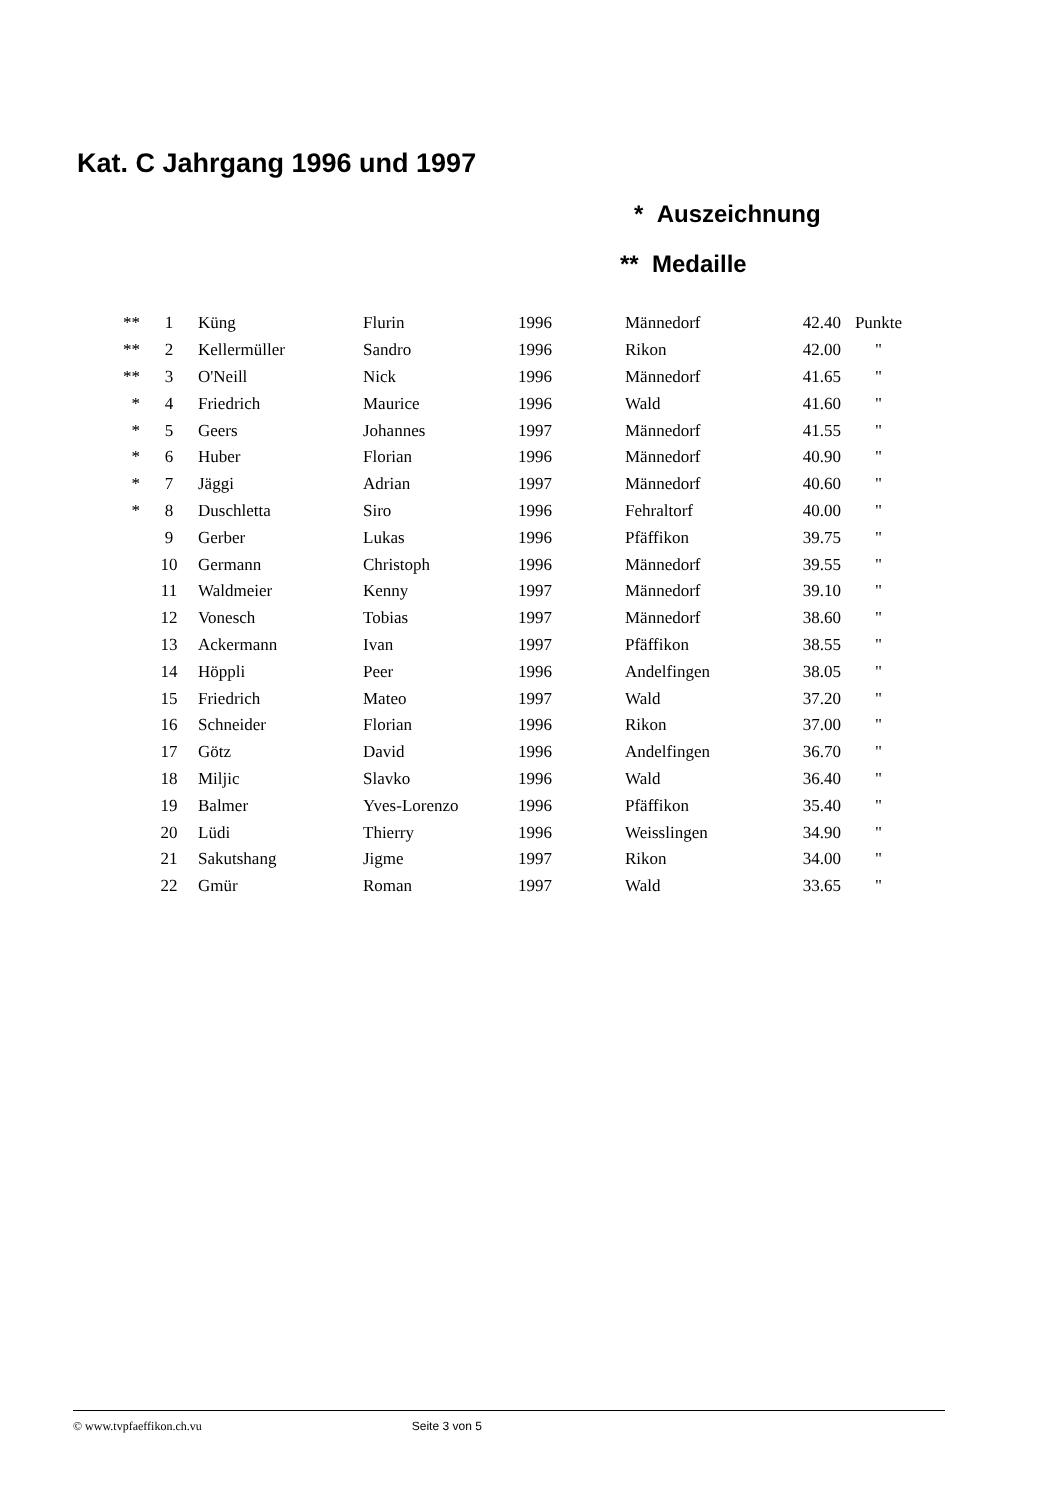Kat. C Jahrgang 1996 und 1997
* Auszeichnung
** Medaille
| ** | 1 | Küng | Flurin | 1996 | Männedorf | 42.40 | Punkte |
| ** | 2 | Kellermüller | Sandro | 1996 | Rikon | 42.00 | " |
| ** | 3 | O'Neill | Nick | 1996 | Männedorf | 41.65 | " |
| * | 4 | Friedrich | Maurice | 1996 | Wald | 41.60 | " |
| * | 5 | Geers | Johannes | 1997 | Männedorf | 41.55 | " |
| * | 6 | Huber | Florian | 1996 | Männedorf | 40.90 | " |
| * | 7 | Jäggi | Adrian | 1997 | Männedorf | 40.60 | " |
| * | 8 | Duschletta | Siro | 1996 | Fehraltorf | 40.00 | " |
| | 9 | Gerber | Lukas | 1996 | Pfäffikon | 39.75 | " |
| | 10 | Germann | Christoph | 1996 | Männedorf | 39.55 | " |
| | 11 | Waldmeier | Kenny | 1997 | Männedorf | 39.10 | " |
| | 12 | Vonesch | Tobias | 1997 | Männedorf | 38.60 | " |
| | 13 | Ackermann | Ivan | 1997 | Pfäffikon | 38.55 | " |
| | 14 | Höppli | Peer | 1996 | Andelfingen | 38.05 | " |
| | 15 | Friedrich | Mateo | 1997 | Wald | 37.20 | " |
| | 16 | Schneider | Florian | 1996 | Rikon | 37.00 | " |
| | 17 | Götz | David | 1996 | Andelfingen | 36.70 | " |
| | 18 | Miljic | Slavko | 1996 | Wald | 36.40 | " |
| | 19 | Balmer | Yves-Lorenzo | 1996 | Pfäffikon | 35.40 | " |
| | 20 | Lüdi | Thierry | 1996 | Weisslingen | 34.90 | " |
| | 21 | Sakutshang | Jigme | 1997 | Rikon | 34.00 | " |
| | 22 | Gmür | Roman | 1997 | Wald | 33.65 | " |
© www.tvpfaeffikon.ch.vu Seite 3 von 5